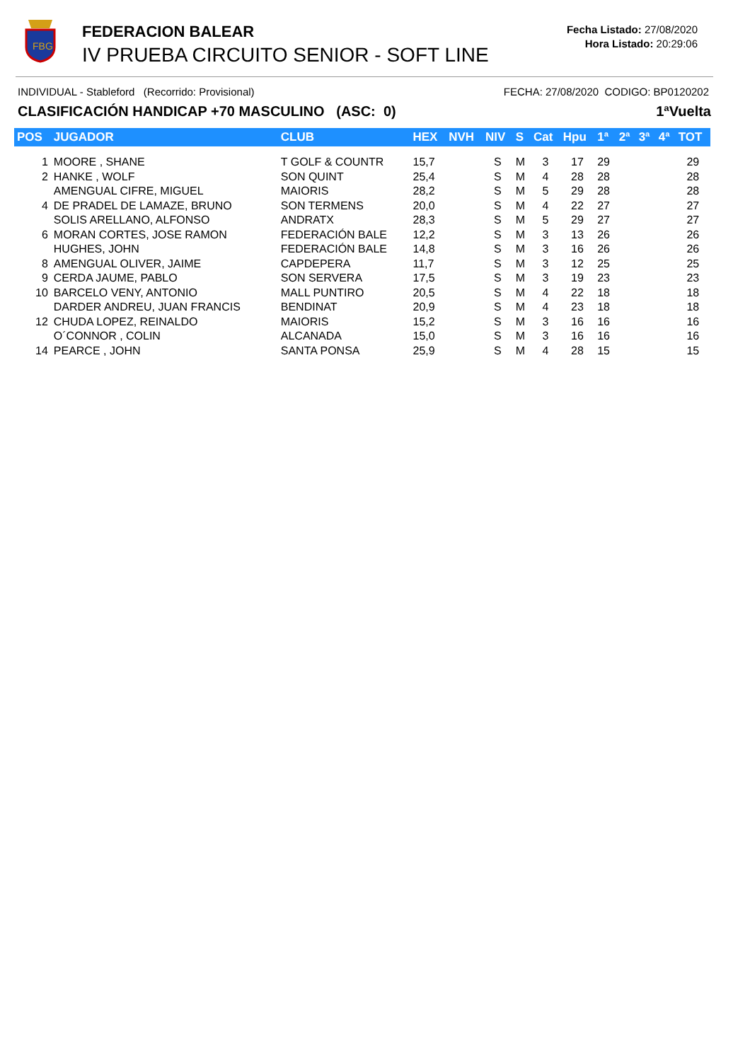FBG
FEDERACION BALEAR
IV PRUEBA CIRCUITO SENIOR - SOFT LINE
Fecha Listado: 27/08/2020
Hora Listado: 20:29:06
INDIVIDUAL - Stableford (Recorrido: Provisional) FECHA: 27/08/2020 CODIGO: BP0120202
CLASIFICACIÓN HANDICAP +70 MASCULINO (ASC: 0) 1ªVuelta
| POS | JUGADOR | CLUB | HEX | NVH | NIV | S | Cat | Hpu | 1ª | 2ª | 3ª | 4ª | TOT |
| --- | --- | --- | --- | --- | --- | --- | --- | --- | --- | --- | --- | --- | --- |
| 1 | MOORE , SHANE | T GOLF & COUNTR | 15,7 | | S | M | 3 | 17 | 29 | | | | 29 |
| 2 | HANKE , WOLF | SON QUINT | 25,4 | | S | M | 4 | 28 | 28 | | | | 28 |
| | AMENGUAL CIFRE, MIGUEL | MAIORIS | 28,2 | | S | M | 5 | 29 | 28 | | | | 28 |
| 4 | DE PRADEL DE LAMAZE, BRUNO | SON TERMENS | 20,0 | | S | M | 4 | 22 | 27 | | | | 27 |
| | SOLIS ARELLANO, ALFONSO | ANDRATX | 28,3 | | S | M | 5 | 29 | 27 | | | | 27 |
| 6 | MORAN CORTES, JOSE RAMON | FEDERACIÓN BALE | 12,2 | | S | M | 3 | 13 | 26 | | | | 26 |
| | HUGHES, JOHN | FEDERACIÓN BALE | 14,8 | | S | M | 3 | 16 | 26 | | | | 26 |
| 8 | AMENGUAL OLIVER, JAIME | CAPDEPERA | 11,7 | | S | M | 3 | 12 | 25 | | | | 25 |
| 9 | CERDA JAUME, PABLO | SON SERVERA | 17,5 | | S | M | 3 | 19 | 23 | | | | 23 |
| 10 | BARCELO VENY, ANTONIO | MALL PUNTIRO | 20,5 | | S | M | 4 | 22 | 18 | | | | 18 |
| | DARDER ANDREU, JUAN FRANCIS | BENDINAT | 20,9 | | S | M | 4 | 23 | 18 | | | | 18 |
| 12 | CHUDA LOPEZ, REINALDO | MAIORIS | 15,2 | | S | M | 3 | 16 | 16 | | | | 16 |
| | O´CONNOR , COLIN | ALCANADA | 15,0 | | S | M | 3 | 16 | 16 | | | | 16 |
| 14 | PEARCE , JOHN | SANTA PONSA | 25,9 | | S | M | 4 | 28 | 15 | | | | 15 |